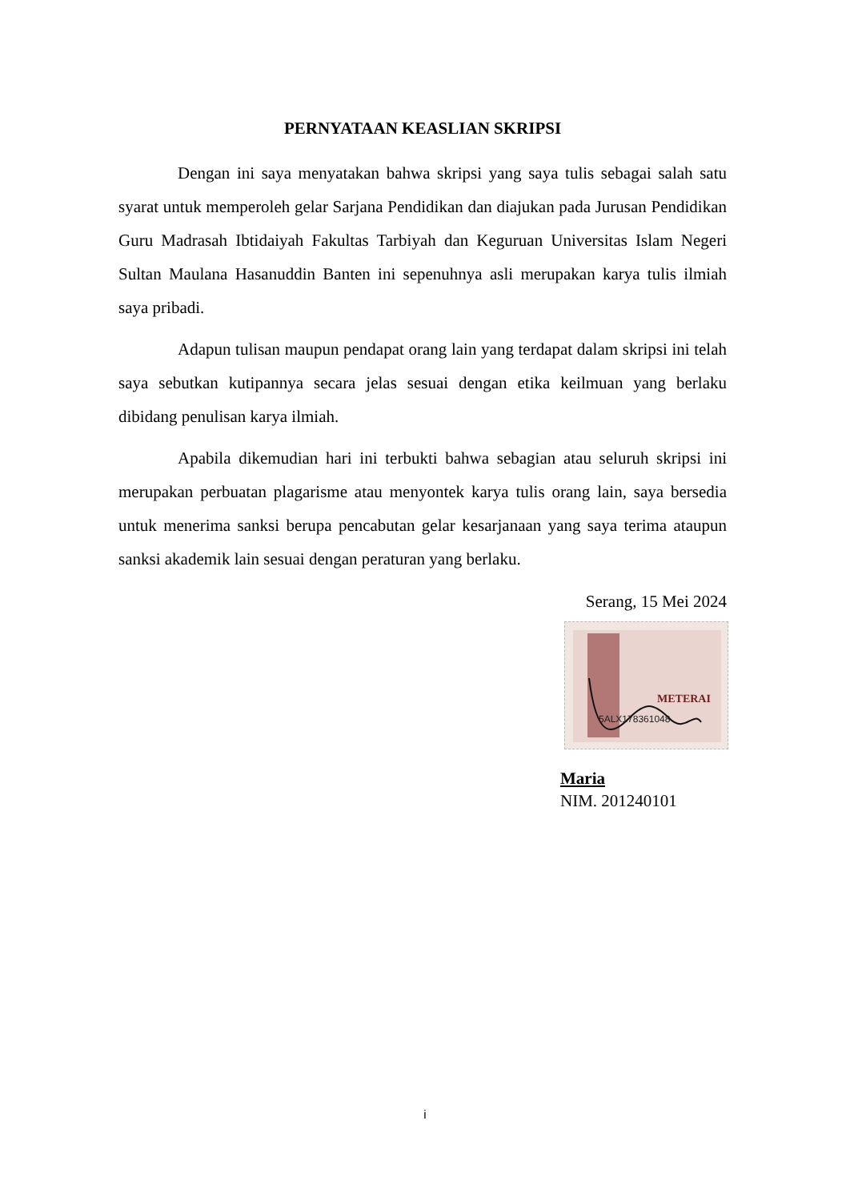PERNYATAAN KEASLIAN SKRIPSI
Dengan ini saya menyatakan bahwa skripsi yang saya tulis sebagai salah satu syarat untuk memperoleh gelar Sarjana Pendidikan dan diajukan pada Jurusan Pendidikan Guru Madrasah Ibtidaiyah Fakultas Tarbiyah dan Keguruan Universitas Islam Negeri Sultan Maulana Hasanuddin Banten ini sepenuhnya asli merupakan karya tulis ilmiah saya pribadi.
Adapun tulisan maupun pendapat orang lain yang terdapat dalam skripsi ini telah saya sebutkan kutipannya secara jelas sesuai dengan etika keilmuan yang berlaku dibidang penulisan karya ilmiah.
Apabila dikemudian hari ini terbukti bahwa sebagian atau seluruh skripsi ini merupakan perbuatan plagarisme atau menyontek karya tulis orang lain, saya bersedia untuk menerima sanksi berupa pencabutan gelar kesarjanaan yang saya terima ataupun sanksi akademik lain sesuai dengan peraturan yang berlaku.
Serang, 15 Mei 2024
METERAI
5ALX178361048
Maria
NIM. 201240101
i